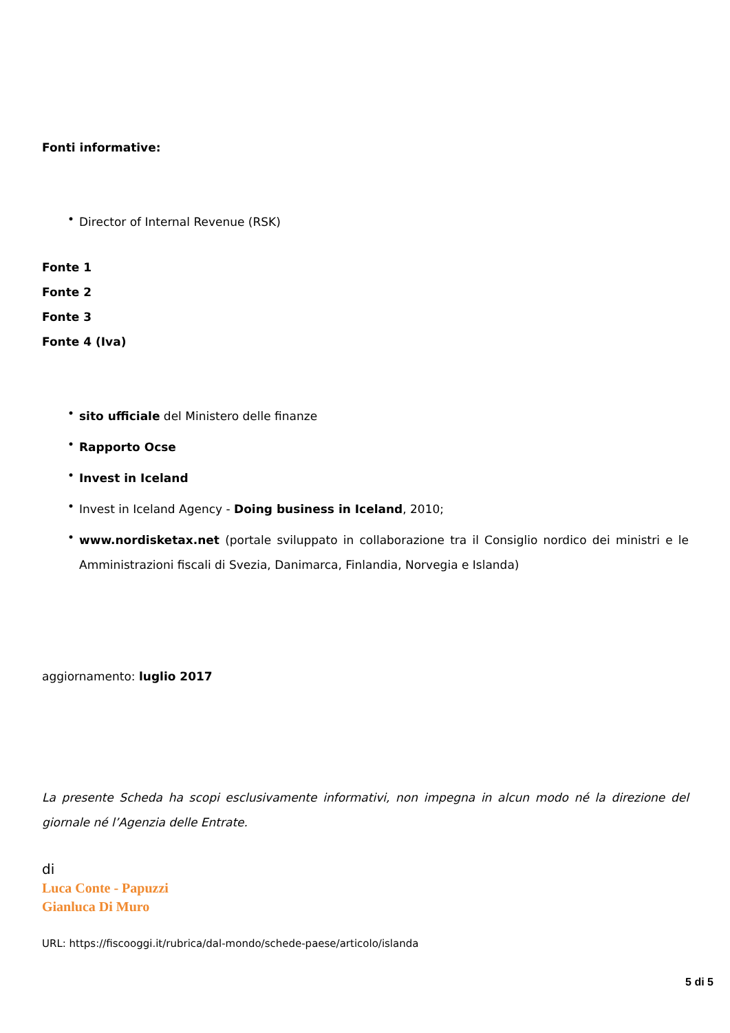Fonti informative:
• Director of Internal Revenue (RSK)
Fonte 1
Fonte 2
Fonte 3
Fonte 4 (Iva)
• sito ufficiale del Ministero delle finanze
• Rapporto Ocse
• Invest in Iceland
• Invest in Iceland Agency - Doing business in Iceland, 2010;
• www.nordisketax.net (portale sviluppato in collaborazione tra il Consiglio nordico dei ministri e le Amministrazioni fiscali di Svezia, Danimarca, Finlandia, Norvegia e Islanda)
aggiornamento: luglio 2017
La presente Scheda ha scopi esclusivamente informativi, non impegna in alcun modo né la direzione del giornale né l’Agenzia delle Entrate.
di
Luca Conte - Papuzzi
Gianluca Di Muro
URL: https://fiscooggi.it/rubrica/dal-mondo/schede-paese/articolo/islanda
5 di 5